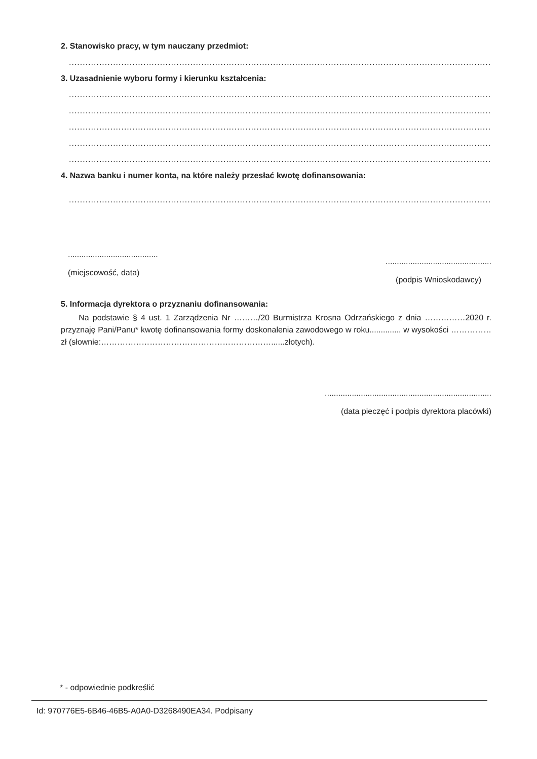2. Stanowisko pracy, w tym nauczany przedmiot:
........................................................................................................................................................................................................................
3. Uzasadnienie wyboru formy i kierunku kształcenia:
........................................................................................................................................................................................................................
........................................................................................................................................................................................................................
........................................................................................................................................................................................................................
........................................................................................................................................................................................................................
........................................................................................................................................................................................................................
4. Nazwa banku i numer konta, na które należy przesłać kwotę dofinansowania:
........................................................................................................................................................................................................................
........................................
(miejscowość, data)
...............................................
(podpis Wnioskodawcy)
5. Informacja dyrektora o przyznaniu dofinansowania:
Na podstawie § 4 ust. 1 Zarządzenia Nr ………/20 Burmistrza Krosna Odrzańskiego z dnia ……………2020 r. przyznaję Pani/Panu* kwotę dofinansowania formy doskonalenia zawodowego w roku.............. w wysokości …………… zł (słownie:………………………………………………………......złotych).
..........................................................................
(data pieczęć i podpis dyrektora placówki)
* - odpowiednie podkreślić
Id: 970776E5-6B46-46B5-A0A0-D3268490EA34. Podpisany